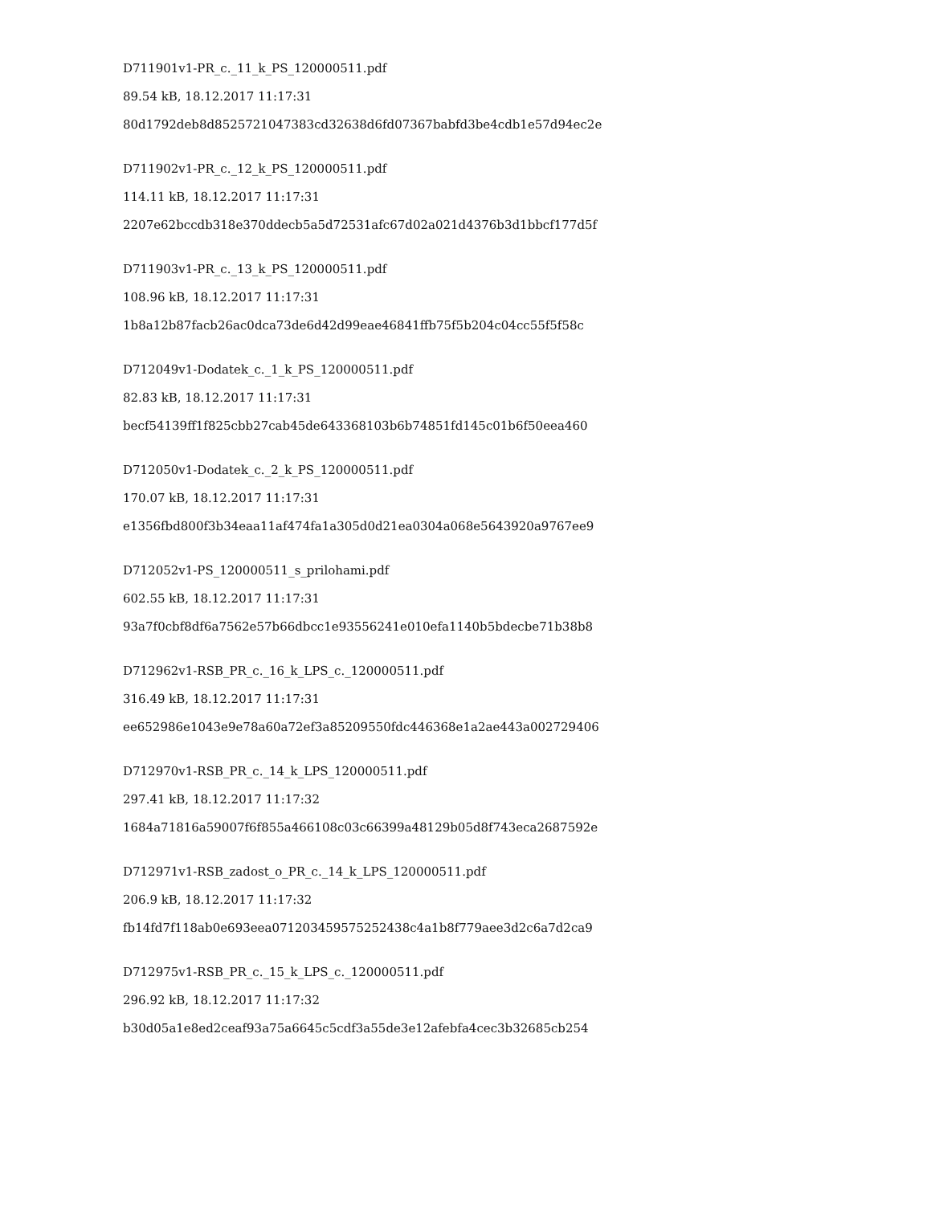D711901v1-PR_c._11_k_PS_120000511.pdf
89.54 kB, 18.12.2017 11:17:31
80d1792deb8d8525721047383cd32638d6fd07367babfd3be4cdb1e57d94ec2e
D711902v1-PR_c._12_k_PS_120000511.pdf
114.11 kB, 18.12.2017 11:17:31
2207e62bccdb318e370ddecb5a5d72531afc67d02a021d4376b3d1bbcf177d5f
D711903v1-PR_c._13_k_PS_120000511.pdf
108.96 kB, 18.12.2017 11:17:31
1b8a12b87facb26ac0dca73de6d42d99eae46841ffb75f5b204c04cc55f5f58c
D712049v1-Dodatek_c._1_k_PS_120000511.pdf
82.83 kB, 18.12.2017 11:17:31
becf54139ff1f825cbb27cab45de643368103b6b74851fd145c01b6f50eea460
D712050v1-Dodatek_c._2_k_PS_120000511.pdf
170.07 kB, 18.12.2017 11:17:31
e1356fbd800f3b34eaa11af474fa1a305d0d21ea0304a068e5643920a9767ee9
D712052v1-PS_120000511_s_prilohami.pdf
602.55 kB, 18.12.2017 11:17:31
93a7f0cbf8df6a7562e57b66dbcc1e93556241e010efa1140b5bdecbe71b38b8
D712962v1-RSB_PR_c._16_k_LPS_c._120000511.pdf
316.49 kB, 18.12.2017 11:17:31
ee652986e1043e9e78a60a72ef3a85209550fdc446368e1a2ae443a002729406
D712970v1-RSB_PR_c._14_k_LPS_120000511.pdf
297.41 kB, 18.12.2017 11:17:32
1684a71816a59007f6f855a466108c03c66399a48129b05d8f743eca2687592e
D712971v1-RSB_zadost_o_PR_c._14_k_LPS_120000511.pdf
206.9 kB, 18.12.2017 11:17:32
fb14fd7f118ab0e693eea071203459575252438c4a1b8f779aee3d2c6a7d2ca9
D712975v1-RSB_PR_c._15_k_LPS_c._120000511.pdf
296.92 kB, 18.12.2017 11:17:32
b30d05a1e8ed2ceaf93a75a6645c5cdf3a55de3e12afebfa4cec3b32685cb254